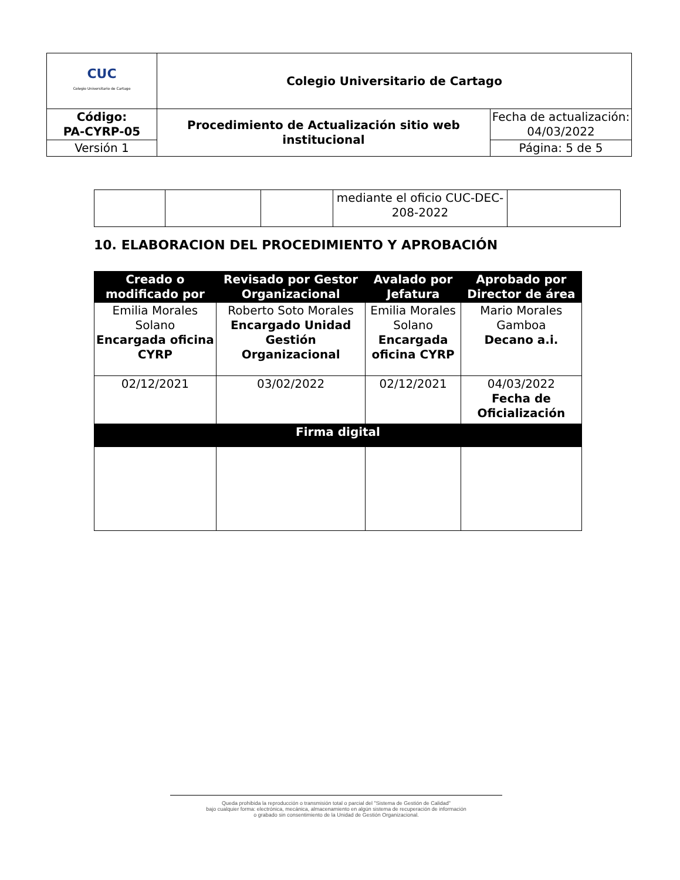| CUC Colegio Universitario de Cartago | Colegio Universitario de Cartago | |
| Código: PA-CYRP-05 | Procedimiento de Actualización sitio web institucional | Fecha de actualización: 04/03/2022 |
| Versión 1 | | Página: 5 de 5 |
| | | | mediante el oficio CUC-DEC-208-2022 | |
10. ELABORACION DEL PROCEDIMIENTO Y APROBACIÓN
| Creado o modificado por | Revisado por Gestor Organizacional | Avalado por Jefatura | Aprobado por Director de área |
| --- | --- | --- | --- |
| Emilia Morales Solano Encargada oficina CYRP | Roberto Soto Morales Encargado Unidad Gestión Organizacional | Emilia Morales Solano Encargada oficina CYRP | Mario Morales Gamboa Decano a.i. |
| 02/12/2021 | 03/02/2022 | 02/12/2021 | 04/03/2022 Fecha de Oficialización |
| Firma digital | | | |
Queda prohibida la reproducción o transmisión total o parcial del "Sistema de Gestión de Calidad"
bajo cualquier forma: electrónica, mecánica, almacenamiento en algún sistema de recuperación de información
o grabado sin consentimiento de la Unidad de Gestión Organizacional.